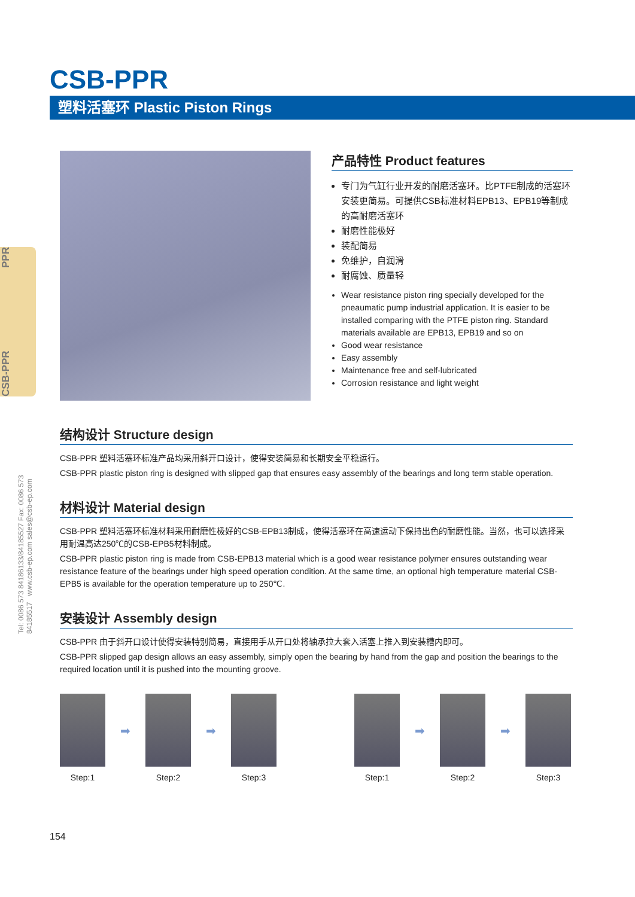CSB-PPR PPR
Tel: 0086 573 84186133/84185527 Fax: 0086 573 84185517 www.csb-ep.com sales@csb-ep.com
CSB-PPR
塑料活塞环 Plastic Piston Rings
产品特性 Product features
专门为气缸行业开发的耐磨活塞环。比PTFE制成的活塞环安装更简易。可提供CSB标准材料EPB13、EPB19等制成的高耐磨活塞环
耐磨性能极好
装配简易
免维护，自润滑
耐腐蚀、质量轻
Wear resistance piston ring specially developed for the pneaumatic pump industrial application. It is easier to be installed comparing with the PTFE piston ring. Standard materials available are EPB13, EPB19 and so on
Good wear resistance
Easy assembly
Maintenance free and self-lubricated
Corrosion resistance and light weight
结构设计 Structure design
CSB-PPR 塑料活塞环标准产品均采用斜开口设计，使得安装简易和长期安全平稳运行。
CSB-PPR plastic piston ring is designed with slipped gap that ensures easy assembly of the bearings and long term stable operation.
材料设计 Material design
CSB-PPR 塑料活塞环标准材料采用耐磨性极好的CSB-EPB13制成，使得活塞环在高速运动下保持出色的耐磨性能。当然，也可以选择采用耐温高达250℃的CSB-EPB5材料制成。
CSB-PPR plastic piston ring is made from CSB-EPB13 material which is a good wear resistance polymer ensures outstanding wear resistance feature of the bearings under high speed operation condition. At the same time, an optional high temperature material CSB-EPB5 is available for the operation temperature up to 250℃.
安装设计 Assembly design
CSB-PPR 由于斜开口设计使得安装特别简易，直接用手从开口处将轴承拉大套入活塞上推入到安装槽内即可。
CSB-PPR slipped gap design allows an easy assembly, simply open the bearing by hand from the gap and position the bearings to the required location until it is pushed into the mounting groove.
Step:1
➡
Step:2
➡
Step:3 Step:1
➡
Step:2
➡
Step:3
154